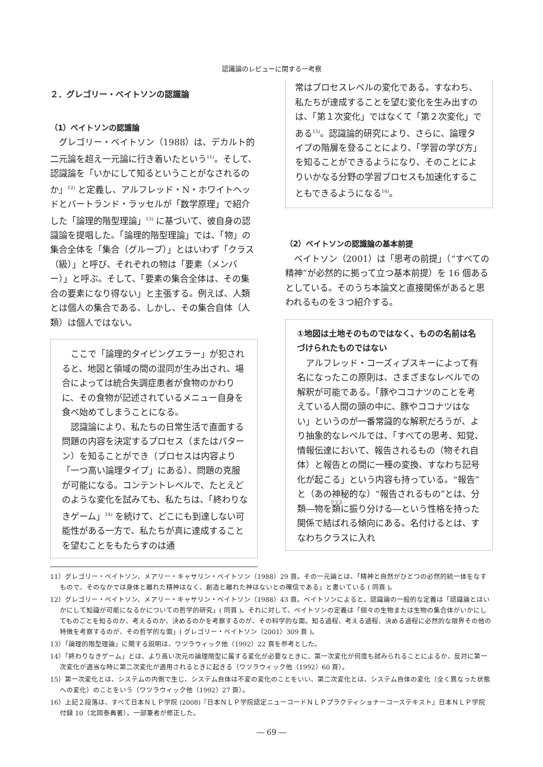認識論のレビューに関する一考察
２．グレゴリー・ベイトソンの認識論
（1）ベイトソンの認識論
グレゴリー・ベイトソン（1988）は、デカルト的二元論を超え一元論に行き着いたという<sup>11)</sup>。そして、認識論を「いかにして知るということがなされるのか」<sup>12)</sup> と定義し、アルフレッド・N・ホワイトヘッドとバートランド・ラッセルが「数学原理」で紹介した「論理的階型理論」<sup>13)</sup> に基づいて、彼自身の認識論を提唱した。「論理的階型理論」では、「物」の集合全体を「集合（グループ）」とはいわず「クラス（級）」と呼び、それぞれの物は「要素（メンバー）」と呼ぶ。そして、「要素の集合全体は、その集合の要素になり得ない」と主張する。例えば、人類とは個人の集合である、しかし、その集合自体（人類）は個人ではない。
ここで「論理的タイピングエラー」が犯されると、地図と領域の間の混同が生み出され、場合によっては統合失調症患者が食物のかわりに、その食物が記述されているメニュー自身を食べ始めてしまうことになる。
認識論により、私たちの日常生活で直面する問題の内容を決定するプロセス（またはパターン）を知ることができ（プロセスは内容より「一つ高い論理タイプ」にある）、問題の克服が可能になる。コンテントレベルで、たとえどのような変化を試みても、私たちは、「終わりなきゲーム」<sup>14)</sup> を続けて、どこにも到達しない可能性がある一方で、私たちが真に達成することを望むことをもたらすのは通
常はプロセスレベルの変化である。すなわち、私たちが達成することを望む変化を生み出すのは、「第１次変化」ではなくて「第２次変化」である<sup>15)</sup>。認識論的研究により、さらに、論理タイプの階層を登ることにより、「学習の学び方」を知ることができるようになり、そのことによりいかなる分野の学習プロセスも加速化することもできるようになる<sup>16)</sup>。
（2）ベイトソンの認識論の基本前提
ベイトソン（2001）は「思考の前提」（“すべての精神”が必然的に拠って立つ基本前提）を 16 個あるとしている。そのうち本論文と直接関係があると思われるものを３つ紹介する。
①地図は土地そのものではなく、ものの名前は名づけられたものではない
アルフレッド・コーズィプスキーによって有名になったこの原則は、さまざまなレベルでの解釈が可能である。「豚やココナツのことを考えている人間の頭の中に、豚やココナツはない」というのが一番常識的な解釈だろうが、より抽象的なレベルでは、「すべての思考、知覚、情報伝達において、報告されるもの（物それ自体）と報告との間に一種の変換、すなわち記号化が起こる」という内容も持っている。“報告”と（あの神秘的な）“報告されるもの”とは、分類―物を類に振り分ける―という性格を持った関係で結ばれる傾向にある。名付けるとは、すなわちクラスに入れ
11）グレゴリー・ベイトソン、メアリー・キャサリン・ベイトソン（1988）29 頁。その一元論とは、「精神と自然がひとつの必然的統一体をなすもので、そのなかでは身体と離れた精神はなく、創造と離れた神はないとの確信である」と書いている ( 同頁 )。
12）グレゴリー・ベイトソン、メアリー・キャサリン・ベイトソン（1988）43 頁。ベイトソンによると、認識論の一般的な定義は「認識論とはいかにして知識が可能になるかについての哲学的研究」( 同頁 )。それに対して、ベイトソンの定義は「個々の生物または生物の集合体がいかにしてものごとを知るのか、考えるのか、決めるのかを考察するのが、その科学的な面。知る過程、考える過程、決める過程に必然的な限界その他の特徴を考察するのが、その哲学的な面」( グレゴリー・ベイトソン（2001）309 頁 )。
13）「論理的階型理論」に関する説明は、ワツラウィック他（1992）22 頁を参考とした。
14）「終わりなきゲーム」とは、より高い次元の論理階型に属する変化が必要なときに、第一次変化が何度も試みられることによるか、反対に第一次変化が適当な時に第二次変化が適用されるときに起きる（ワツラウィック他（1992）60 頁）。
15）第一次変化とは、システムの内側で生じ、システム自体は不変の変化のことをいい、第二次変化とは、システム自体の変化（全く異なった状態への変化）のことをいう（ワツラウィック他（1992）27 頁）。
16）上記２段落は、すべて日本ＮＬＰ学院 (2008)『日本ＮＬＰ学院認定ニューコードＮＬＰプラクティショナーコーステキスト』日本ＮＬＰ学院　付録 10（北岡泰典著）。一部筆者が修正した。
― 69 ―